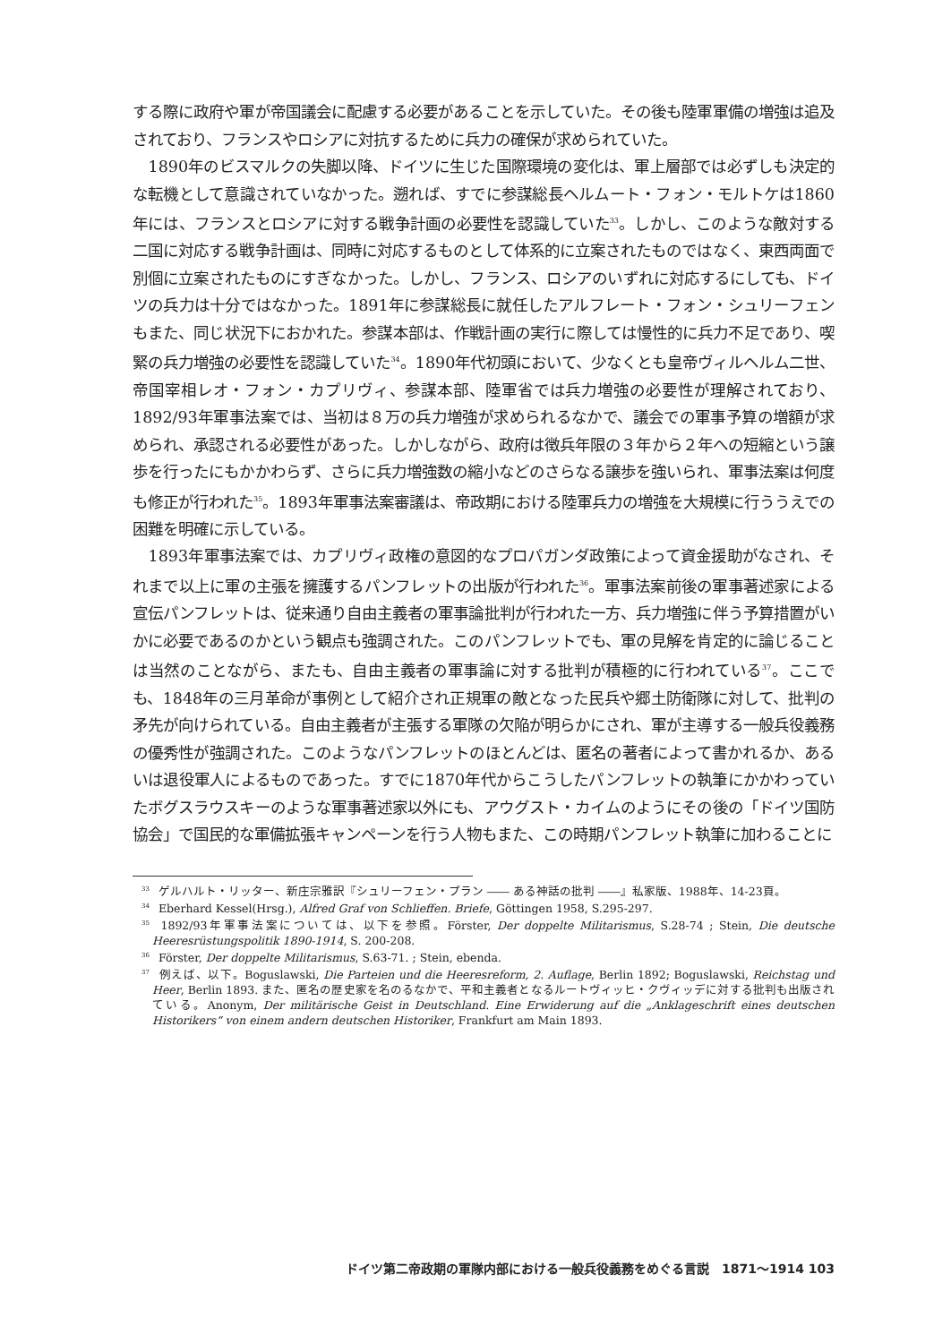する際に政府や軍が帝国議会に配慮する必要があることを示していた。その後も陸軍軍備の増強は追及されており、フランスやロシアに対抗するために兵力の確保が求められていた。
1890年のビスマルクの失脚以降、ドイツに生じた国際環境の変化は、軍上層部では必ずしも決定的な転機として意識されていなかった。遡れば、すでに参謀総長ヘルムート・フォン・モルトケは1860年には、フランスとロシアに対する戦争計画の必要性を認識していた<sup>33</sup>。しかし、このような敵対する二国に対応する戦争計画は、同時に対応するものとして体系的に立案されたものではなく、東西両面で別個に立案されたものにすぎなかった。しかし、フランス、ロシアのいずれに対応するにしても、ドイツの兵力は十分ではなかった。1891年に参謀総長に就任したアルフレート・フォン・シュリーフェンもまた、同じ状況下におかれた。参謀本部は、作戦計画の実行に際しては慢性的に兵力不足であり、喫緊の兵力増強の必要性を認識していた<sup>34</sup>。1890年代初頭において、少なくとも皇帝ヴィルヘルム二世、帝国宰相レオ・フォン・カプリヴィ、参謀本部、陸軍省では兵力増強の必要性が理解されており、1892/93年軍事法案では、当初は８万の兵力増強が求められるなかで、議会での軍事予算の増額が求められ、承認される必要性があった。しかしながら、政府は徴兵年限の３年から２年への短縮という譲歩を行ったにもかかわらず、さらに兵力増強数の縮小などのさらなる譲歩を強いられ、軍事法案は何度も修正が行われた<sup>35</sup>。1893年軍事法案審議は、帝政期における陸軍兵力の増強を大規模に行ううえでの困難を明確に示している。
1893年軍事法案では、カプリヴィ政権の意図的なプロパガンダ政策によって資金援助がなされ、それまで以上に軍の主張を擁護するパンフレットの出版が行われた<sup>36</sup>。軍事法案前後の軍事著述家による宣伝パンフレットは、従来通り自由主義者の軍事論批判が行われた一方、兵力増強に伴う予算措置がいかに必要であるのかという観点も強調された。このパンフレットでも、軍の見解を肯定的に論じることは当然のことながら、またも、自由主義者の軍事論に対する批判が積極的に行われている<sup>37</sup>。ここでも、1848年の三月革命が事例として紹介され正規軍の敵となった民兵や郷土防衛隊に対して、批判の矛先が向けられている。自由主義者が主張する軍隊の欠陥が明らかにされ、軍が主導する一般兵役義務の優秀性が強調された。このようなパンフレットのほとんどは、匿名の著者によって書かれるか、あるいは退役軍人によるものであった。すでに1870年代からこうしたパンフレットの執筆にかかわっていたボグスラウスキーのような軍事著述家以外にも、アウグスト・カイムのようにその後の「ドイツ国防協会」で国民的な軍備拡張キャンペーンを行う人物もまた、この時期パンフレット執筆に加わることに
<sup>33</sup> ゲルハルト・リッター、新庄宗雅訳『シュリーフェン・プラン ―― ある神話の批判 ――』私家版、1988年、14-23頁。
<sup>34</sup> Eberhard Kessel(Hrsg.), Alfred Graf von Schlieffen. Briefe, Göttingen 1958, S.295-297.
<sup>35</sup> 1892/93年軍事法案については、以下を参照。Förster, Der doppelte Militarismus, S.28-74 ; Stein, Die deutsche Heeresrüstungspolitik 1890-1914, S. 200-208.
<sup>36</sup> Förster, Der doppelte Militarismus, S.63-71. ; Stein, ebenda.
<sup>37</sup> 例えば、以下。Boguslawski, Die Parteien und die Heeresreform, 2. Auflage, Berlin 1892; Boguslawski, Reichstag und Heer, Berlin 1893. また、匿名の歴史家を名のるなかで、平和主義者となるルートヴィッヒ・クヴィッデに対する批判も出版されている。Anonym, Der militärische Geist in Deutschland. Eine Erwiderung auf die „Anklageschrift eines deutschen Historikers“ von einem andern deutschen Historiker, Frankfurt am Main 1893.
ドイツ第二帝政期の軍隊内部における一般兵役義務をめぐる言説　1871～1914 103